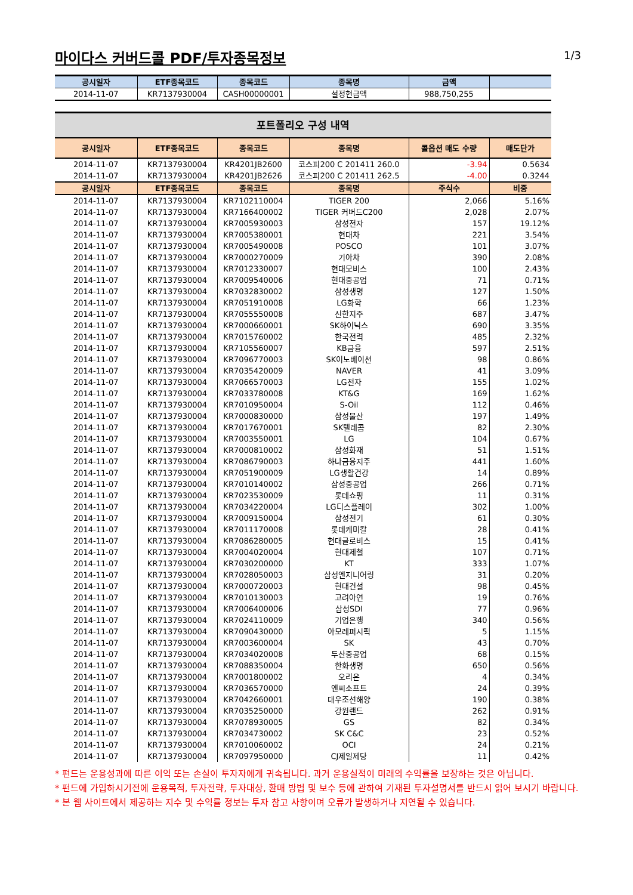마이다스 커버드콜 PDF/투자종목정보
1/3
| 공시일자 | ETF종목코드 | 종목코드 | 종목명 | 금액 | |
| --- | --- | --- | --- | --- | --- |
| 2014-11-07 | KR7137930004 | CASH00000001 | 설정현금액 | 988,750,255 | |
포트폴리오 구성 내역
| 공시일자 | ETF종목코드 | 종목코드 | 종목명 | 콜옵션 매도 수량 | 매도단가 |
| --- | --- | --- | --- | --- | --- |
| 2014-11-07 | KR7137930004 | KR4201JB2600 | 코스피200 C 201411 260.0 | -3.94 | 0.5634 |
| 2014-11-07 | KR7137930004 | KR4201JB2626 | 코스피200 C 201411 262.5 | -4.00 | 0.3244 |
| 공시일자 | ETF종목코드 | 종목코드 | 종목명 | 주식수 | 비중 |
| 2014-11-07 | KR7137930004 | KR7102110004 | TIGER 200 | 2,066 | 5.16% |
| 2014-11-07 | KR7137930004 | KR7166400002 | TIGER 커버드C200 | 2,028 | 2.07% |
| 2014-11-07 | KR7137930004 | KR7005930003 | 삼성전자 | 157 | 19.12% |
| 2014-11-07 | KR7137930004 | KR7005380001 | 현대차 | 221 | 3.54% |
| 2014-11-07 | KR7137930004 | KR7005490008 | POSCO | 101 | 3.07% |
| 2014-11-07 | KR7137930004 | KR7000270009 | 기아차 | 390 | 2.08% |
| 2014-11-07 | KR7137930004 | KR7012330007 | 현대모비스 | 100 | 2.43% |
| 2014-11-07 | KR7137930004 | KR7009540006 | 현대중공업 | 71 | 0.71% |
| 2014-11-07 | KR7137930004 | KR7032830002 | 삼성생명 | 127 | 1.50% |
| 2014-11-07 | KR7137930004 | KR7051910008 | LG화학 | 66 | 1.23% |
| 2014-11-07 | KR7137930004 | KR7055550008 | 신한지주 | 687 | 3.47% |
| 2014-11-07 | KR7137930004 | KR7000660001 | SK하이닉스 | 690 | 3.35% |
| 2014-11-07 | KR7137930004 | KR7015760002 | 한국전력 | 485 | 2.32% |
| 2014-11-07 | KR7137930004 | KR7105560007 | KB금융 | 597 | 2.51% |
| 2014-11-07 | KR7137930004 | KR7096770003 | SK이노베이션 | 98 | 0.86% |
| 2014-11-07 | KR7137930004 | KR7035420009 | NAVER | 41 | 3.09% |
| 2014-11-07 | KR7137930004 | KR7066570003 | LG전자 | 155 | 1.02% |
| 2014-11-07 | KR7137930004 | KR7033780008 | KT&G | 169 | 1.62% |
| 2014-11-07 | KR7137930004 | KR7010950004 | S-Oil | 112 | 0.46% |
| 2014-11-07 | KR7137930004 | KR7000830000 | 삼성물산 | 197 | 1.49% |
| 2014-11-07 | KR7137930004 | KR7017670001 | SK텔레콤 | 82 | 2.30% |
| 2014-11-07 | KR7137930004 | KR7003550001 | LG | 104 | 0.67% |
| 2014-11-07 | KR7137930004 | KR7000810002 | 삼성화재 | 51 | 1.51% |
| 2014-11-07 | KR7137930004 | KR7086790003 | 하나금융지주 | 441 | 1.60% |
| 2014-11-07 | KR7137930004 | KR7051900009 | LG생활건강 | 14 | 0.89% |
| 2014-11-07 | KR7137930004 | KR7010140002 | 삼성중공업 | 266 | 0.71% |
| 2014-11-07 | KR7137930004 | KR7023530009 | 롯데쇼핑 | 11 | 0.31% |
| 2014-11-07 | KR7137930004 | KR7034220004 | LG디스플레이 | 302 | 1.00% |
| 2014-11-07 | KR7137930004 | KR7009150004 | 삼성전기 | 61 | 0.30% |
| 2014-11-07 | KR7137930004 | KR7011170008 | 롯데케미칼 | 28 | 0.41% |
| 2014-11-07 | KR7137930004 | KR7086280005 | 현대글로비스 | 15 | 0.41% |
| 2014-11-07 | KR7137930004 | KR7004020004 | 현대제철 | 107 | 0.71% |
| 2014-11-07 | KR7137930004 | KR7030200000 | KT | 333 | 1.07% |
| 2014-11-07 | KR7137930004 | KR7028050003 | 삼성엔지니어링 | 31 | 0.20% |
| 2014-11-07 | KR7137930004 | KR7000720003 | 현대건설 | 98 | 0.45% |
| 2014-11-07 | KR7137930004 | KR7010130003 | 고려아연 | 19 | 0.76% |
| 2014-11-07 | KR7137930004 | KR7006400006 | 삼성SDI | 77 | 0.96% |
| 2014-11-07 | KR7137930004 | KR7024110009 | 기업은행 | 340 | 0.56% |
| 2014-11-07 | KR7137930004 | KR7090430000 | 아모레퍼시픽 | 5 | 1.15% |
| 2014-11-07 | KR7137930004 | KR7003600004 | SK | 43 | 0.70% |
| 2014-11-07 | KR7137930004 | KR7034020008 | 두산중공업 | 68 | 0.15% |
| 2014-11-07 | KR7137930004 | KR7088350004 | 한화생명 | 650 | 0.56% |
| 2014-11-07 | KR7137930004 | KR7001800002 | 오리온 | 4 | 0.34% |
| 2014-11-07 | KR7137930004 | KR7036570000 | 엔씨소프트 | 24 | 0.39% |
| 2014-11-07 | KR7137930004 | KR7042660001 | 대우조선해양 | 190 | 0.38% |
| 2014-11-07 | KR7137930004 | KR7035250000 | 강원랜드 | 262 | 0.91% |
| 2014-11-07 | KR7137930004 | KR7078930005 | GS | 82 | 0.34% |
| 2014-11-07 | KR7137930004 | KR7034730002 | SK C&C | 23 | 0.52% |
| 2014-11-07 | KR7137930004 | KR7010060002 | OCI | 24 | 0.21% |
| 2014-11-07 | KR7137930004 | KR7097950000 | CJ제일제당 | 11 | 0.42% |
* 펀드는 운용성과에 따른 이익 또는 손실이 투자자에게 귀속됩니다. 과거 운용실적이 미래의 수익률을 보장하는 것은 아닙니다.
* 펀드에 가입하시기전에 운용목적, 투자전략, 투자대상, 환매 방법 및 보수 등에 관하여 기재된 투자설명서를 반드시 읽어 보시기 바랍니다.
* 본 웹 사이트에서 제공하는 지수 및 수익률 정보는 투자 참고 사항이며 오류가 발생하거나 지연될 수 있습니다.